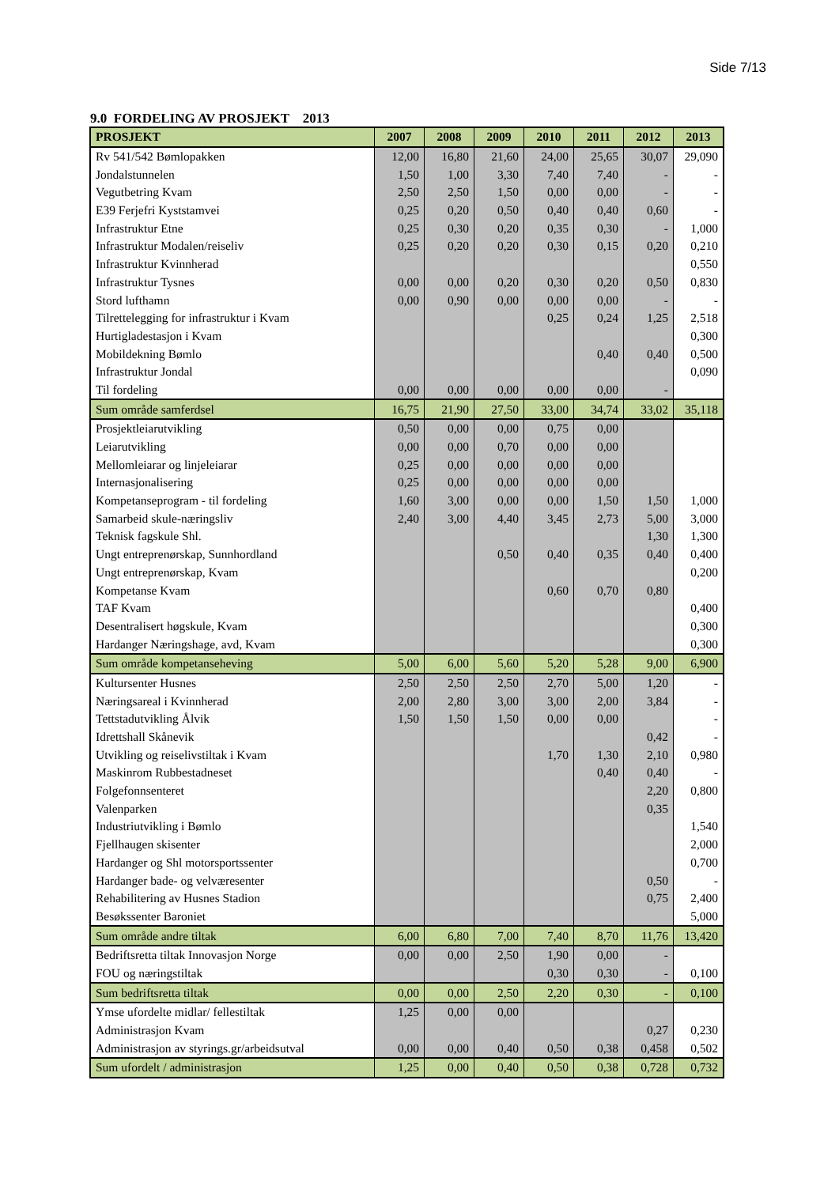Side 7/13
9.0 FORDELING AV PROSJEKT 2013
| PROSJEKT | 2007 | 2008 | 2009 | 2010 | 2011 | 2012 | 2013 |
| --- | --- | --- | --- | --- | --- | --- | --- |
| Rv 541/542 Bømlopakken | 12,00 | 16,80 | 21,60 | 24,00 | 25,65 | 30,07 | 29,090 |
| Jondalstunnelen | 1,50 | 1,00 | 3,30 | 7,40 | 7,40 | - | - |
| Vegutbetring Kvam | 2,50 | 2,50 | 1,50 | 0,00 | 0,00 | - | - |
| E39 Ferjefri Kyststamvei | 0,25 | 0,20 | 0,50 | 0,40 | 0,40 | 0,60 | - |
| Infrastruktur Etne | 0,25 | 0,30 | 0,20 | 0,35 | 0,30 | - | 1,000 |
| Infrastruktur Modalen/reiseliv | 0,25 | 0,20 | 0,20 | 0,30 | 0,15 | 0,20 | 0,210 |
| Infrastruktur Kvinnherad | | | | | | | 0,550 |
| Infrastruktur Tysnes | 0,00 | 0,00 | 0,20 | 0,30 | 0,20 | 0,50 | 0,830 |
| Stord lufthamn | 0,00 | 0,90 | 0,00 | 0,00 | 0,00 | - | - |
| Tilrettelegging for infrastruktur i Kvam | | | | 0,25 | 0,24 | 1,25 | 2,518 |
| Hurtigladestasjon i Kvam | | | | | | | 0,300 |
| Mobildekning Bømlo | | | | | 0,40 | 0,40 | 0,500 |
| Infrastruktur Jondal | | | | | | | 0,090 |
| Til fordeling | 0,00 | 0,00 | 0,00 | 0,00 | 0,00 | - | |
| Sum område samferdsel | 16,75 | 21,90 | 27,50 | 33,00 | 34,74 | 33,02 | 35,118 |
| Prosjektleiarutvikling | 0,50 | 0,00 | 0,00 | 0,75 | 0,00 | | |
| Leiarutvikling | 0,00 | 0,00 | 0,70 | 0,00 | 0,00 | | |
| Mellomleiarar og linjeleiarar | 0,25 | 0,00 | 0,00 | 0,00 | 0,00 | | |
| Internasjonalisering | 0,25 | 0,00 | 0,00 | 0,00 | 0,00 | | |
| Kompetanseprogram - til fordeling | 1,60 | 3,00 | 0,00 | 0,00 | 1,50 | 1,50 | 1,000 |
| Samarbeid skule-næringsliv | 2,40 | 3,00 | 4,40 | 3,45 | 2,73 | 5,00 | 3,000 |
| Teknisk fagskule Shl. | | | | | | 1,30 | 1,300 |
| Ungt entreprenørskap, Sunnhordland | | | 0,50 | 0,40 | 0,35 | 0,40 | 0,400 |
| Ungt entreprenørskap, Kvam | | | | | | | 0,200 |
| Kompetanse Kvam | | | | 0,60 | 0,70 | 0,80 | |
| TAF Kvam | | | | | | | 0,400 |
| Desentralisert høgskule, Kvam | | | | | | | 0,300 |
| Hardanger Næringshage, avd, Kvam | | | | | | | 0,300 |
| Sum område kompetanseheving | 5,00 | 6,00 | 5,60 | 5,20 | 5,28 | 9,00 | 6,900 |
| Kultursenter Husnes | 2,50 | 2,50 | 2,50 | 2,70 | 5,00 | 1,20 | - |
| Næringsareal i Kvinnherad | 2,00 | 2,80 | 3,00 | 3,00 | 2,00 | 3,84 | - |
| Tettstadutvikling Ålvik | 1,50 | 1,50 | 1,50 | 0,00 | 0,00 | | - |
| Idrettshall Skånevik | | | | | | 0,42 | - |
| Utvikling og reiselivstiltak i Kvam | | | | 1,70 | 1,30 | 2,10 | 0,980 |
| Maskinrom Rubbestadneset | | | | | 0,40 | 0,40 | - |
| Folgefonnsenteret | | | | | | 2,20 | 0,800 |
| Valenparken | | | | | | 0,35 | |
| Industriutvikling i Bømlo | | | | | | | 1,540 |
| Fjellhaugen skisenter | | | | | | | 2,000 |
| Hardanger og Shl motorsportssenter | | | | | | | 0,700 |
| Hardanger bade- og velværesenter | | | | | | 0,50 | - |
| Rehabilitering av Husnes Stadion | | | | | | 0,75 | 2,400 |
| Besøkssenter Baroniet | | | | | | | 5,000 |
| Sum område andre tiltak | 6,00 | 6,80 | 7,00 | 7,40 | 8,70 | 11,76 | 13,420 |
| Bedriftsretta tiltak Innovasjon Norge | 0,00 | 0,00 | 2,50 | 1,90 | 0,00 | - | |
| FOU og næringstiltak | | | | 0,30 | 0,30 | - | 0,100 |
| Sum bedriftsretta tiltak | 0,00 | 0,00 | 2,50 | 2,20 | 0,30 | - | 0,100 |
| Ymse ufordelte midlar/ fellestiltak | 1,25 | 0,00 | 0,00 | | | | |
| Administrasjon Kvam | | | | | | 0,27 | 0,230 |
| Administrasjon av styrings.gr/arbeidsutval | 0,00 | 0,00 | 0,40 | 0,50 | 0,38 | 0,458 | 0,502 |
| Sum ufordelt / administrasjon | 1,25 | 0,00 | 0,40 | 0,50 | 0,38 | 0,728 | 0,732 |